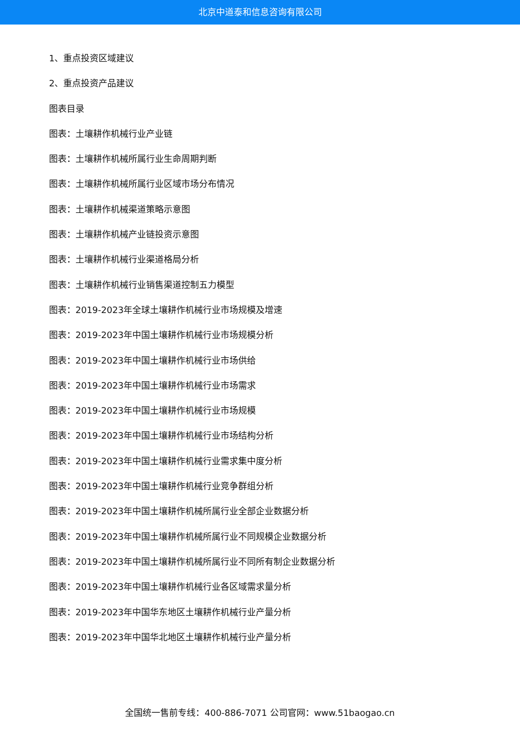北京中道泰和信息咨询有限公司
1、重点投资区域建议
2、重点投资产品建议
图表目录
图表：土壤耕作机械行业产业链
图表：土壤耕作机械所属行业生命周期判断
图表：土壤耕作机械所属行业区域市场分布情况
图表：土壤耕作机械渠道策略示意图
图表：土壤耕作机械产业链投资示意图
图表：土壤耕作机械行业渠道格局分析
图表：土壤耕作机械行业销售渠道控制五力模型
图表：2019-2023年全球土壤耕作机械行业市场规模及增速
图表：2019-2023年中国土壤耕作机械行业市场规模分析
图表：2019-2023年中国土壤耕作机械行业市场供给
图表：2019-2023年中国土壤耕作机械行业市场需求
图表：2019-2023年中国土壤耕作机械行业市场规模
图表：2019-2023年中国土壤耕作机械行业市场结构分析
图表：2019-2023年中国土壤耕作机械行业需求集中度分析
图表：2019-2023年中国土壤耕作机械行业竞争群组分析
图表：2019-2023年中国土壤耕作机械所属行业全部企业数据分析
图表：2019-2023年中国土壤耕作机械所属行业不同规模企业数据分析
图表：2019-2023年中国土壤耕作机械所属行业不同所有制企业数据分析
图表：2019-2023年中国土壤耕作机械行业各区域需求量分析
图表：2019-2023年中国华东地区土壤耕作机械行业产量分析
图表：2019-2023年中国华北地区土壤耕作机械行业产量分析
全国统一售前专线：400-886-7071 公司官网：www.51baogao.cn